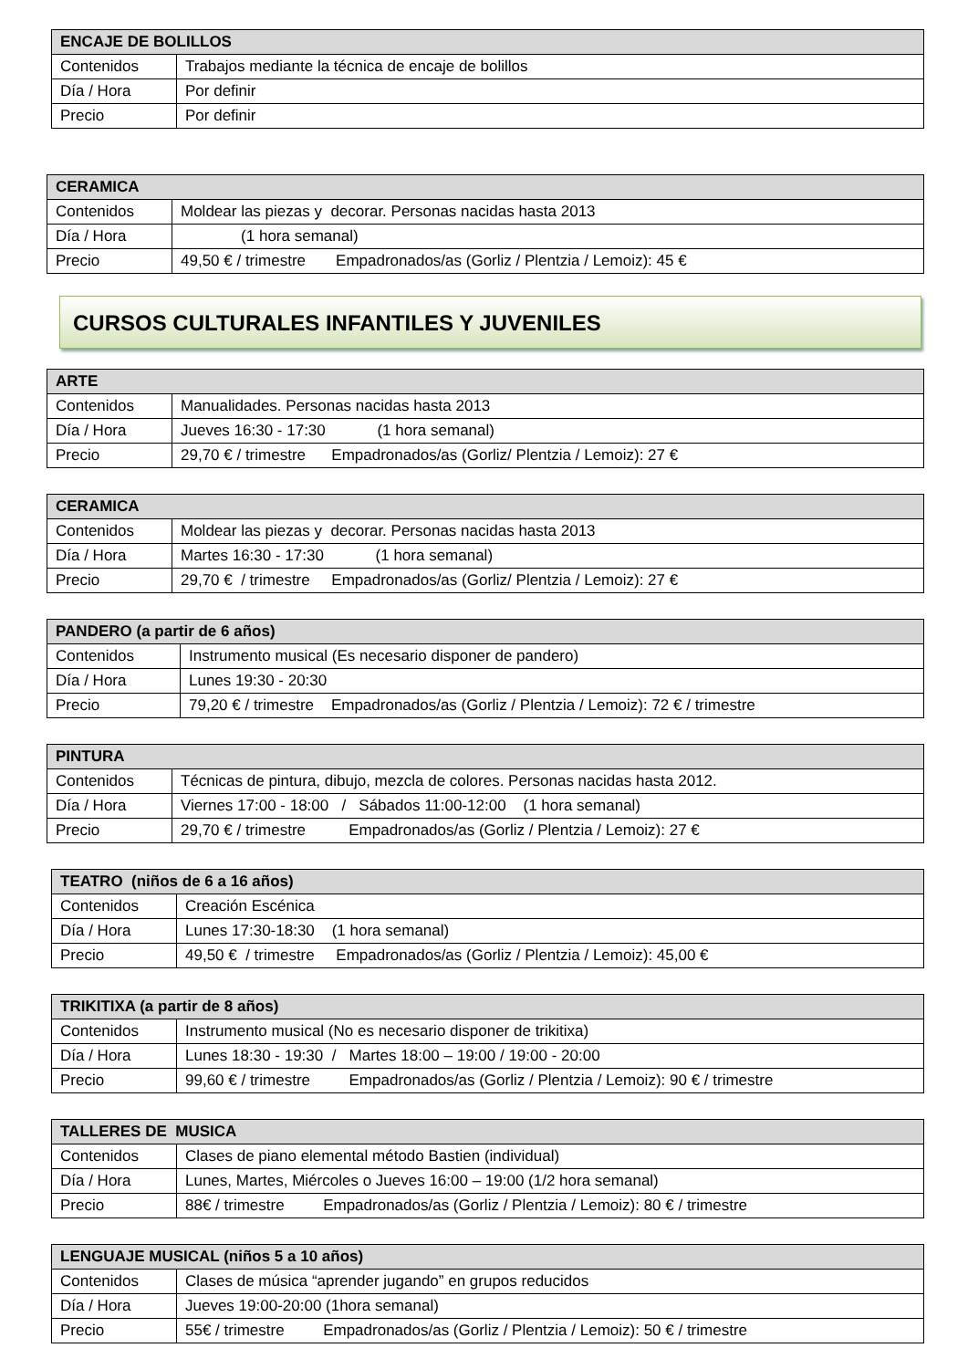| ENCAJE DE BOLILLOS | |
| --- | --- |
| Contenidos | Trabajos mediante la técnica de encaje de bolillos |
| Día / Hora | Por definir |
| Precio | Por definir |
| CERAMICA | |
| --- | --- |
| Contenidos | Moldear las piezas y decorar. Personas nacidas hasta 2013 |
| Día / Hora | (1 hora semanal) |
| Precio | 49,50 € / trimestre Empadronados/as (Gorliz / Plentzia / Lemoiz): 45 € |
CURSOS CULTURALES INFANTILES Y JUVENILES
| ARTE | |
| --- | --- |
| Contenidos | Manualidades. Personas nacidas hasta 2013 |
| Día / Hora | Jueves 16:30 - 17:30 (1 hora semanal) |
| Precio | 29,70 € / trimestre Empadronados/as (Gorliz/ Plentzia / Lemoiz): 27 € |
| CERAMICA | |
| --- | --- |
| Contenidos | Moldear las piezas y decorar. Personas nacidas hasta 2013 |
| Día / Hora | Martes 16:30 - 17:30 (1 hora semanal) |
| Precio | 29,70 € / trimestre Empadronados/as (Gorliz/ Plentzia / Lemoiz): 27 € |
| PANDERO (a partir de 6 años) | |
| --- | --- |
| Contenidos | Instrumento musical (Es necesario disponer de pandero) |
| Día / Hora | Lunes 19:30 - 20:30 |
| Precio | 79,20 € / trimestre Empadronados/as (Gorliz / Plentzia / Lemoiz): 72 € / trimestre |
| PINTURA | |
| --- | --- |
| Contenidos | Técnicas de pintura, dibujo, mezcla de colores. Personas nacidas hasta 2012. |
| Día / Hora | Viernes 17:00 - 18:00 / Sábados 11:00-12:00 (1 hora semanal) |
| Precio | 29,70 € / trimestre Empadronados/as (Gorliz / Plentzia / Lemoiz): 27 € |
| TEATRO (niños de 6 a 16 años) | |
| --- | --- |
| Contenidos | Creación Escénica |
| Día / Hora | Lunes 17:30-18:30 (1 hora semanal) |
| Precio | 49,50 € / trimestre Empadronados/as (Gorliz / Plentzia / Lemoiz): 45,00 € |
| TRIKITIXA (a partir de 8 años) | |
| --- | --- |
| Contenidos | Instrumento musical (No es necesario disponer de trikitixa) |
| Día / Hora | Lunes 18:30 - 19:30 / Martes 18:00 – 19:00 / 19:00 - 20:00 |
| Precio | 99,60 € / trimestre Empadronados/as (Gorliz / Plentzia / Lemoiz): 90 € / trimestre |
| TALLERES DE MUSICA | |
| --- | --- |
| Contenidos | Clases de piano elemental método Bastien (individual) |
| Día / Hora | Lunes, Martes, Miércoles o Jueves 16:00 – 19:00 (1/2 hora semanal) |
| Precio | 88€ / trimestre Empadronados/as (Gorliz / Plentzia / Lemoiz): 80 € / trimestre |
| LENGUAJE MUSICAL (niños 5 a 10 años) | |
| --- | --- |
| Contenidos | Clases de música “aprender jugando” en grupos reducidos |
| Día / Hora | Jueves 19:00-20:00 (1hora semanal) |
| Precio | 55€ / trimestre Empadronados/as (Gorliz / Plentzia / Lemoiz): 50 € / trimestre |